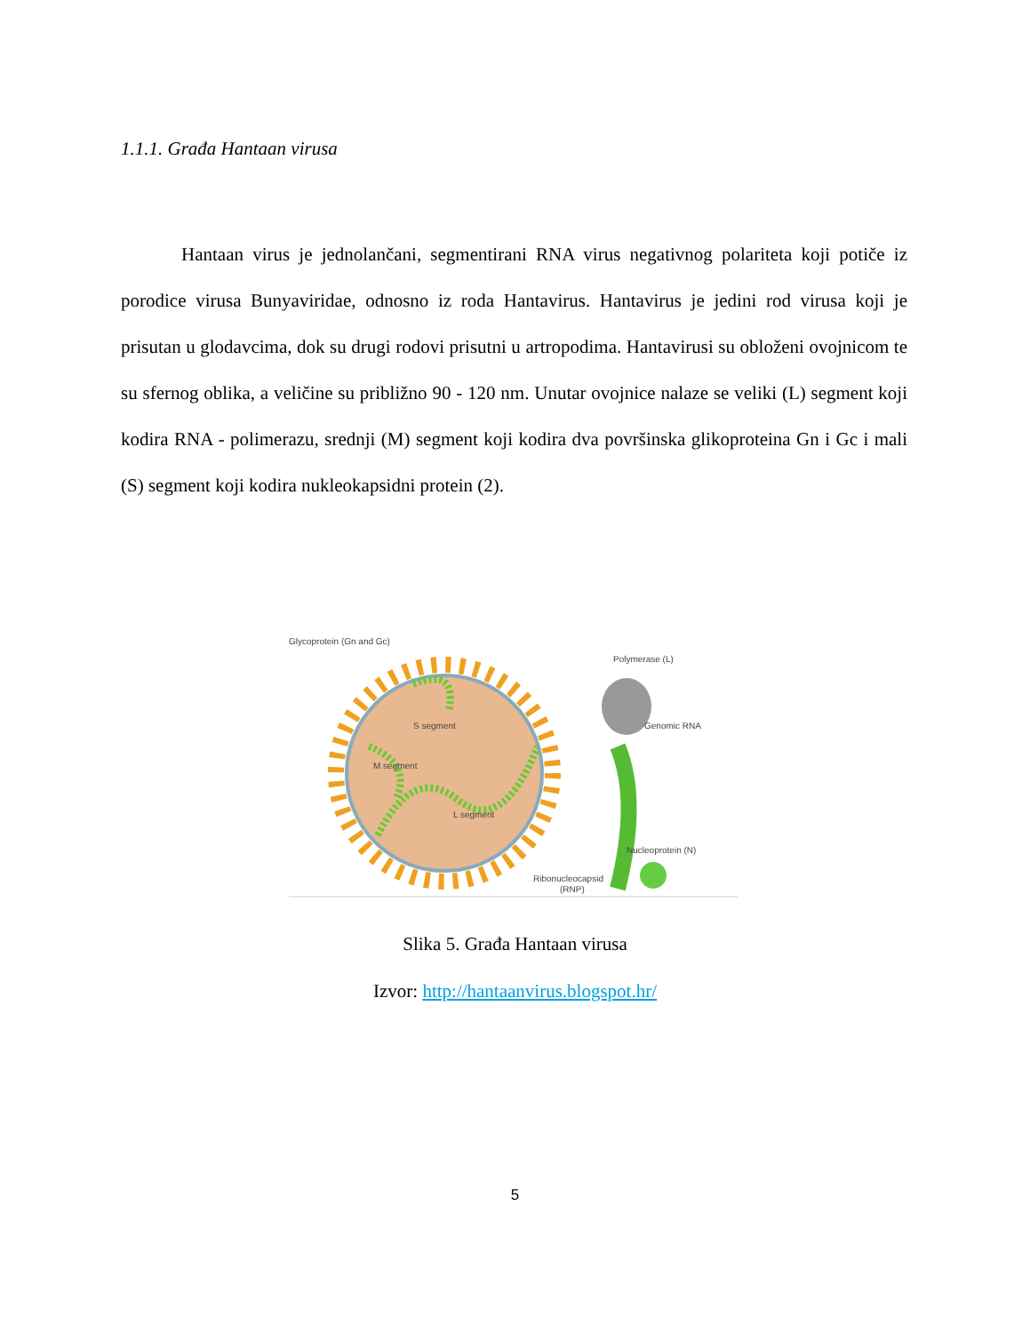1.1.1. Građa Hantaan virusa
Hantaan virus je jednolančani, segmentirani RNA virus negativnog polariteta koji potiče iz porodice virusa Bunyaviridae, odnosno iz roda Hantavirus. Hantavirus je jedini rod virusa koji je prisutan u glodavcima, dok su drugi rodovi prisutni u artropodima. Hantavirusi su obloženi ovojnicom te su sfernog oblika, a veličine su približno 90 - 120 nm. Unutar ovojnice nalaze se veliki (L) segment koji kodira RNA - polimerazu, srednji (M) segment koji kodira dva površinska glikoproteina Gn i Gc i mali (S) segment koji kodira nukleokapsidni protein (2).
Glycoprotein (Gn and Gc)
S segment
M segment
L segment
Polymerase (L)
Genomic RNA
Nucleoprotein (N)
Ribonucleocapsid
(RNP)
Slika 5. Građa Hantaan virusa
Izvor: http://hantaanvirus.blogspot.hr/
5